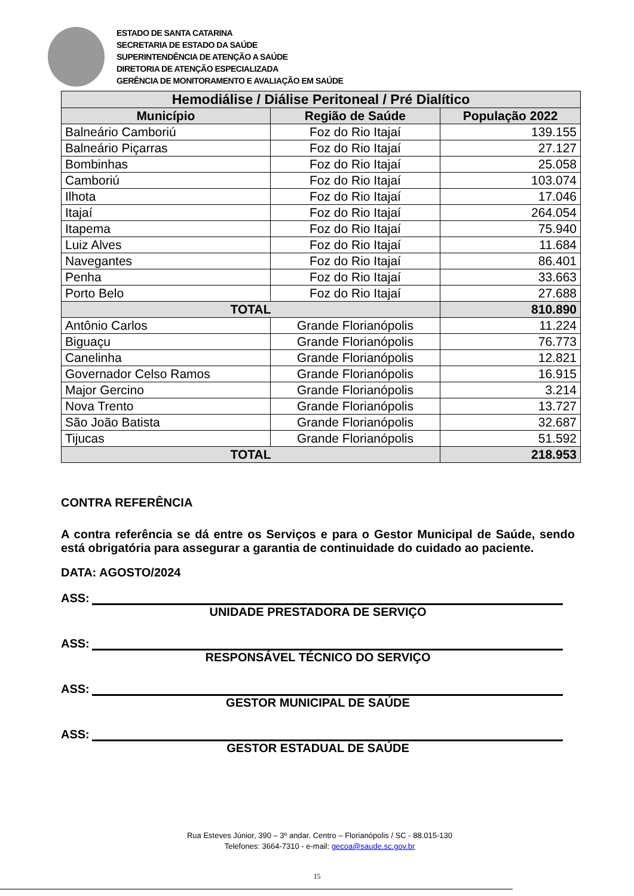ESTADO DE SANTA CATARINA
SECRETARIA DE ESTADO DA SAÚDE
SUPERINTENDÊNCIA DE ATENÇÃO A SAÚDE
DIRETORIA DE ATENÇÃO ESPECIALIZADA
GERÊNCIA DE MONITORAMENTO E AVALIAÇÃO EM SAÚDE
| Hemodiálise / Diálise Peritoneal / Pré Dialítico | | |
| --- | --- | --- |
| Município | Região de Saúde | População 2022 |
| Balneário Camboriú | Foz do Rio Itajaí | 139.155 |
| Balneário Piçarras | Foz do Rio Itajaí | 27.127 |
| Bombinhas | Foz do Rio Itajaí | 25.058 |
| Camboriú | Foz do Rio Itajaí | 103.074 |
| Ilhota | Foz do Rio Itajaí | 17.046 |
| Itajaí | Foz do Rio Itajaí | 264.054 |
| Itapema | Foz do Rio Itajaí | 75.940 |
| Luiz Alves | Foz do Rio Itajaí | 11.684 |
| Navegantes | Foz do Rio Itajaí | 86.401 |
| Penha | Foz do Rio Itajaí | 33.663 |
| Porto Belo | Foz do Rio Itajaí | 27.688 |
| TOTAL | | 810.890 |
| Antônio Carlos | Grande Florianópolis | 11.224 |
| Biguaçu | Grande Florianópolis | 76.773 |
| Canelinha | Grande Florianópolis | 12.821 |
| Governador Celso Ramos | Grande Florianópolis | 16.915 |
| Major Gercino | Grande Florianópolis | 3.214 |
| Nova Trento | Grande Florianópolis | 13.727 |
| São João Batista | Grande Florianópolis | 32.687 |
| Tijucas | Grande Florianópolis | 51.592 |
| TOTAL | | 218.953 |
CONTRA REFERÊNCIA
A contra referência se dá entre os Serviços e para o Gestor Municipal de Saúde, sendo está obrigatória para assegurar a garantia de continuidade do cuidado ao paciente.
DATA: AGOSTO/2024
ASS:
UNIDADE PRESTADORA DE SERVIÇO
ASS:
RESPONSÁVEL TÉCNICO DO SERVIÇO
ASS:
GESTOR MUNICIPAL DE SAÚDE
ASS:
GESTOR ESTADUAL DE SAÚDE
Rua Esteves Júnior, 390 – 3º andar. Centro – Florianópolis / SC - 88.015-130
Telefones: 3664-7310 - e-mail: gecoa@saude.sc.gov.br
15